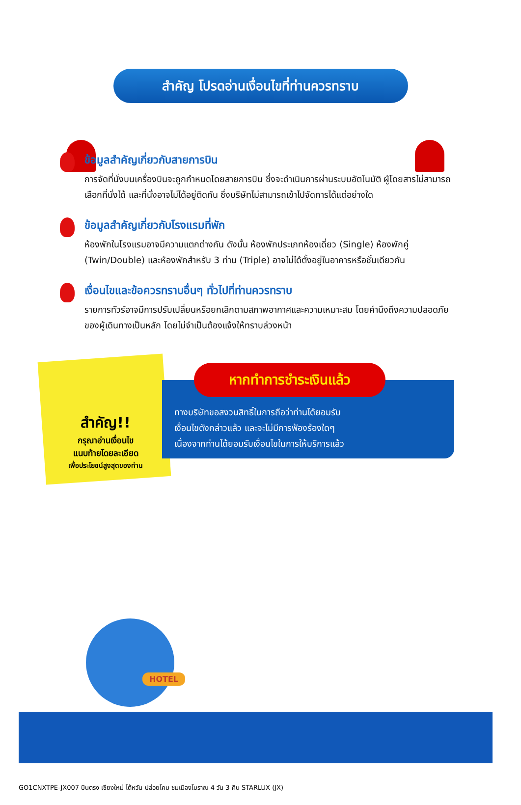สำคัญ โปรดอ่านเงื่อนไขที่ท่านควรทราบ
ข้อมูลสำคัญเกี่ยวกับสายการบิน
การจัดที่นั่งบนเครื่องบินจะถูกกำหนดโดยสายการบิน ซึ่งจะดำเนินการผ่านระบบอัตโนมัติ ผู้โดยสารไม่สามารถเลือกที่นั่งได้ และที่นั่งอาจไม่ได้อยู่ติดกัน ซึ่งบริษัทไม่สามารถเข้าไปจัดการได้แต่อย่างใด
ข้อมูลสำคัญเกี่ยวกับโรงแรมที่พัก
ห้องพักในโรงแรมอาจมีความแตกต่างกัน ดังนั้น ห้องพักประเภทห้องเดี่ยว (Single) ห้องพักคู่ (Twin/Double) และห้องพักสำหรับ 3 ท่าน (Triple) อาจไม่ได้ตั้งอยู่ในอาคารหรือชั้นเดียวกัน
เงื่อนไขและข้อควรทราบอื่นๆ ทั่วไปที่ท่านควรทราบ
รายการทัวร์อาจมีการปรับเปลี่ยนหรือยกเลิกตามสภาพอากาศและความเหมาะสม โดยคำนึงถึงความปลอดภัยของผู้เดินทางเป็นหลัก โดยไม่จำเป็นต้องแจ้งให้ทราบล่วงหน้า
สำคัญ!!
กรุณาอ่านเงื่อนไข
แนบท้ายโดยละเอียด
เพื่อประโยชน์สูงสุดของท่าน
หากทำการชำระเงินแล้ว
ทางบริษัทขอสงวนสิทธิ์ในการถือว่าท่านได้ยอมรับ
เงื่อนไขดังกล่าวแล้ว และจะไม่มีการฟ้องร้องใดๆ
เนื่องจากท่านได้ยอมรับเงื่อนไขในการให้บริการแล้ว
HOTEL
GO1CNXTPE-JX007 บินตรง เชียงใหม่ ไต้หวัน ปล่อยโคม ชมเมืองโบราณ 4 วัน 3 คืน STARLUX (JX)